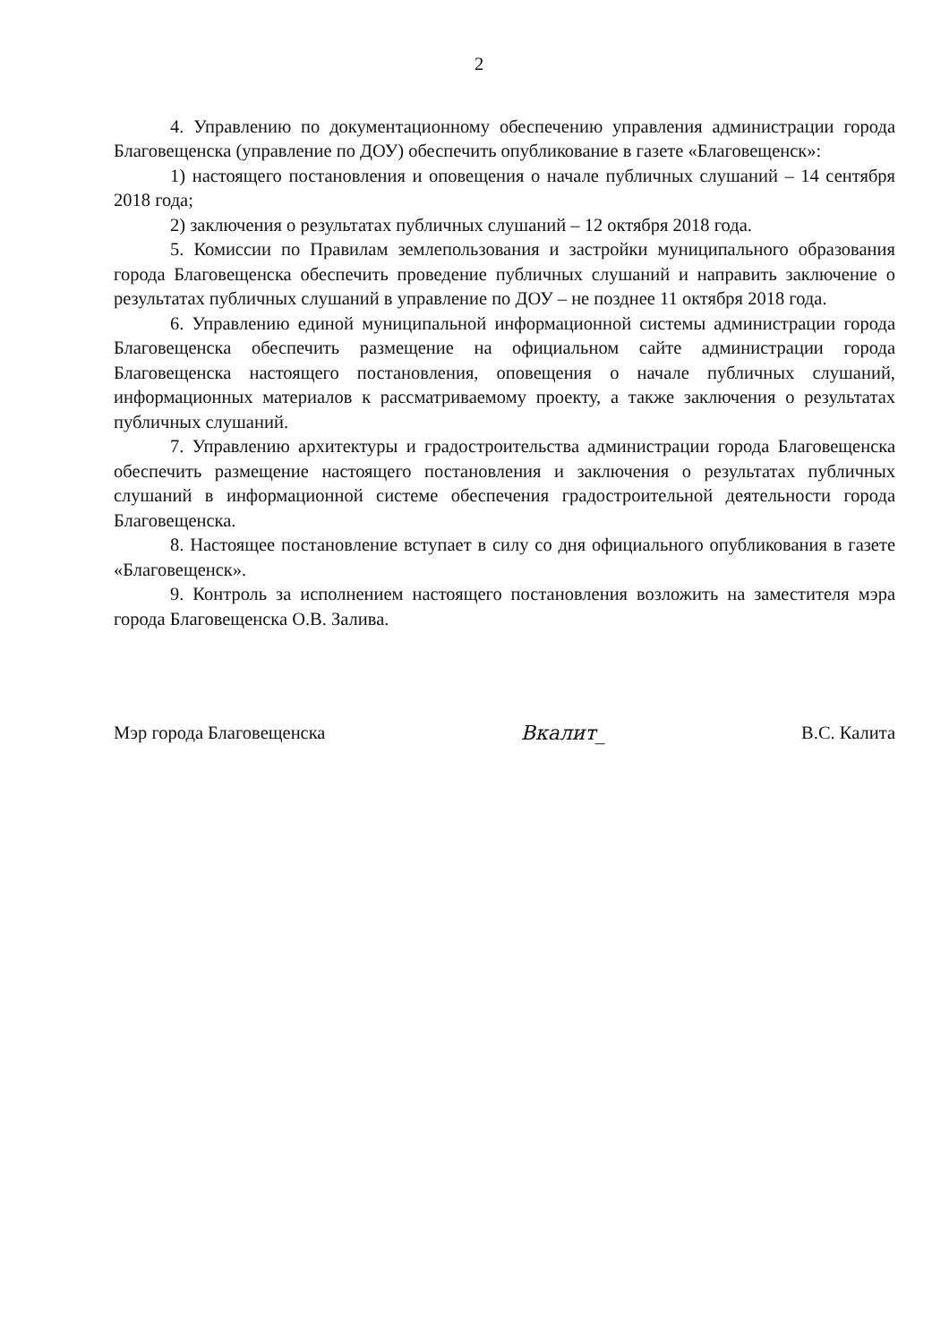2
4. Управлению по документационному обеспечению управления администрации города Благовещенска (управление по ДОУ) обеспечить опубликование в газете «Благовещенск»:
1) настоящего постановления и оповещения о начале публичных слушаний – 14 сентября 2018 года;
2) заключения о результатах публичных слушаний – 12 октября 2018 года.
5. Комиссии по Правилам землепользования и застройки муниципального образования города Благовещенска обеспечить проведение публичных слушаний и направить заключение о результатах публичных слушаний в управление по ДОУ – не позднее 11 октября 2018 года.
6. Управлению единой муниципальной информационной системы администрации города Благовещенска обеспечить размещение на официальном сайте администрации города Благовещенска настоящего постановления, оповещения о начале публичных слушаний, информационных материалов к рассматриваемому проекту, а также заключения о результатах публичных слушаний.
7. Управлению архитектуры и градостроительства администрации города Благовещенска обеспечить размещение настоящего постановления и заключения о результатах публичных слушаний в информационной системе обеспечения градостроительной деятельности города Благовещенска.
8. Настоящее постановление вступает в силу со дня официального опубликования в газете «Благовещенск».
9. Контроль за исполнением настоящего постановления возложить на заместителя мэра города Благовещенска О.В. Залива.
Мэр города Благовещенска Вкалит_ В.С. Калита